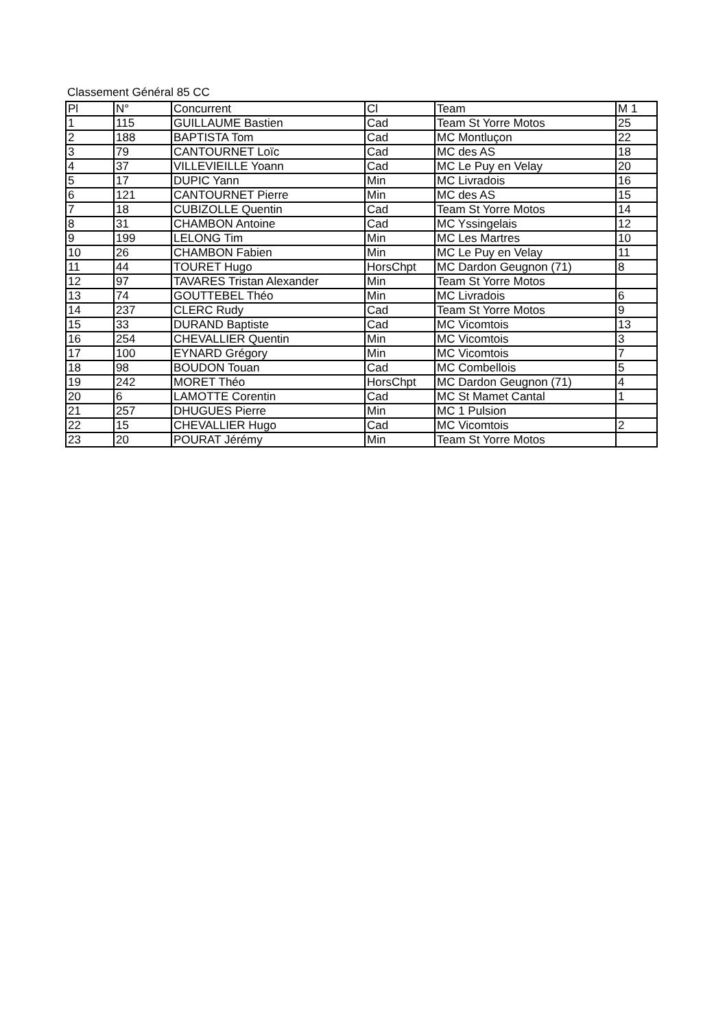Classement Général 85 CC
| Pl | N° | Concurrent | Cl | Team | M 1 |
| --- | --- | --- | --- | --- | --- |
| 1 | 115 | GUILLAUME Bastien | Cad | Team St Yorre Motos | 25 |
| 2 | 188 | BAPTISTA Tom | Cad | MC Montluçon | 22 |
| 3 | 79 | CANTOURNET Loïc | Cad | MC des AS | 18 |
| 4 | 37 | VILLEVIEILLE Yoann | Cad | MC Le Puy en Velay | 20 |
| 5 | 17 | DUPIC Yann | Min | MC Livradois | 16 |
| 6 | 121 | CANTOURNET Pierre | Min | MC des AS | 15 |
| 7 | 18 | CUBIZOLLE Quentin | Cad | Team St Yorre Motos | 14 |
| 8 | 31 | CHAMBON Antoine | Cad | MC Yssingelais | 12 |
| 9 | 199 | LELONG Tim | Min | MC Les Martres | 10 |
| 10 | 26 | CHAMBON Fabien | Min | MC Le Puy en Velay | 11 |
| 11 | 44 | TOURET Hugo | HorsChpt | MC Dardon Geugnon (71) | 8 |
| 12 | 97 | TAVARES Tristan Alexander | Min | Team St Yorre Motos | |
| 13 | 74 | GOUTTEBEL Théo | Min | MC Livradois | 6 |
| 14 | 237 | CLERC Rudy | Cad | Team St Yorre Motos | 9 |
| 15 | 33 | DURAND Baptiste | Cad | MC Vicomtois | 13 |
| 16 | 254 | CHEVALLIER Quentin | Min | MC Vicomtois | 3 |
| 17 | 100 | EYNARD Grégory | Min | MC Vicomtois | 7 |
| 18 | 98 | BOUDON Touan | Cad | MC Combellois | 5 |
| 19 | 242 | MORET Théo | HorsChpt | MC Dardon Geugnon (71) | 4 |
| 20 | 6 | LAMOTTE Corentin | Cad | MC St Mamet Cantal | 1 |
| 21 | 257 | DHUGUES Pierre | Min | MC 1 Pulsion | |
| 22 | 15 | CHEVALLIER Hugo | Cad | MC Vicomtois | 2 |
| 23 | 20 | POURAT Jérémy | Min | Team St Yorre Motos | |